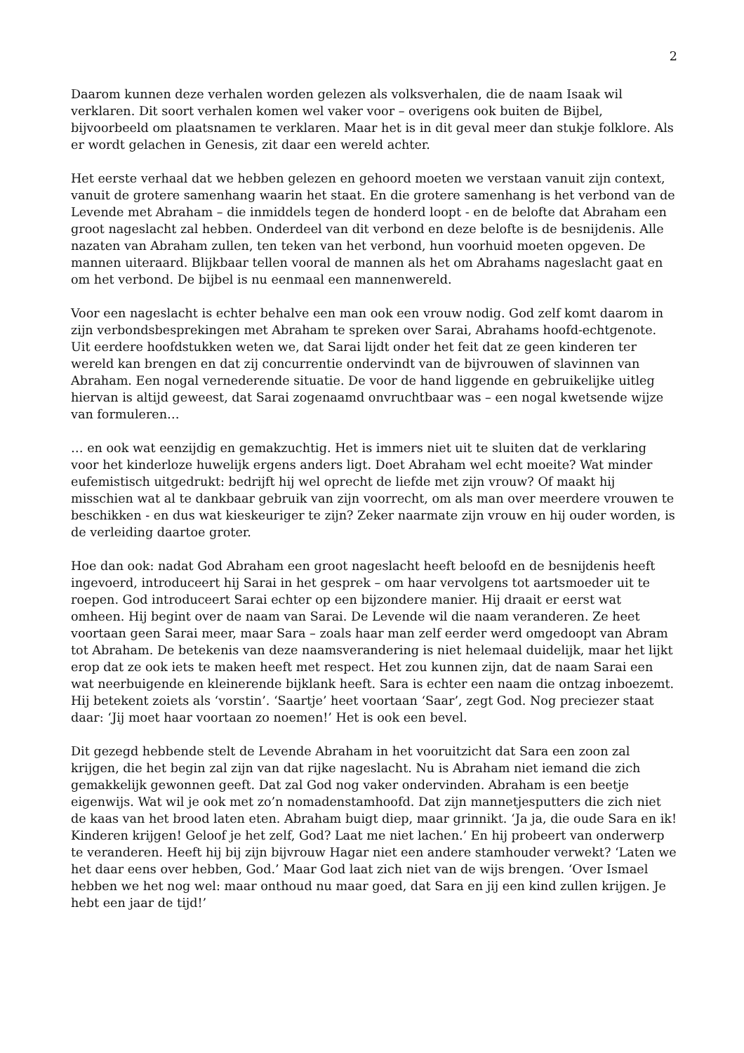2
Daarom kunnen deze verhalen worden gelezen als volksverhalen, die de naam Isaak wil verklaren. Dit soort verhalen komen wel vaker voor – overigens ook buiten de Bijbel, bijvoorbeeld om plaatsnamen te verklaren. Maar het is in dit geval meer dan stukje folklore. Als er wordt gelachen in Genesis, zit daar een wereld achter.
Het eerste verhaal dat we hebben gelezen en gehoord moeten we verstaan vanuit zijn context, vanuit de grotere samenhang waarin het staat. En die grotere samenhang is het verbond van de Levende met Abraham – die inmiddels tegen de honderd loopt - en de belofte dat Abraham een groot nageslacht zal hebben. Onderdeel van dit verbond en deze belofte is de besnijdenis. Alle nazaten van Abraham zullen, ten teken van het verbond, hun voorhuid moeten opgeven. De mannen uiteraard. Blijkbaar tellen vooral de mannen als het om Abrahams nageslacht gaat en om het verbond. De bijbel is nu eenmaal een mannenwereld.
Voor een nageslacht is echter behalve een man ook een vrouw nodig. God zelf komt daarom in zijn verbondsbesprekingen met Abraham te spreken over Sarai, Abrahams hoofd-echtgenote. Uit eerdere hoofdstukken weten we, dat Sarai lijdt onder het feit dat ze geen kinderen ter wereld kan brengen en dat zij concurrentie ondervindt van de bijvrouwen of slavinnen van Abraham. Een nogal vernederende situatie. De voor de hand liggende en gebruikelijke uitleg hiervan is altijd geweest, dat Sarai zogenaamd onvruchtbaar was – een nogal kwetsende wijze van formuleren…
… en ook wat eenzijdig en gemakzuchtig. Het is immers niet uit te sluiten dat de verklaring voor het kinderloze huwelijk ergens anders ligt. Doet Abraham wel echt moeite? Wat minder eufemistisch uitgedrukt: bedrijft hij wel oprecht de liefde met zijn vrouw? Of maakt hij misschien wat al te dankbaar gebruik van zijn voorrecht, om als man over meerdere vrouwen te beschikken - en dus wat kieskeuriger te zijn? Zeker naarmate zijn vrouw en hij ouder worden, is de verleiding daartoe groter.
Hoe dan ook: nadat God Abraham een groot nageslacht heeft beloofd en de besnijdenis heeft ingevoerd, introduceert hij Sarai in het gesprek – om haar vervolgens tot aartsmoeder uit te roepen. God introduceert Sarai echter op een bijzondere manier. Hij draait er eerst wat omheen. Hij begint over de naam van Sarai. De Levende wil die naam veranderen. Ze heet voortaan geen Sarai meer, maar Sara – zoals haar man zelf eerder werd omgedoopt van Abram tot Abraham. De betekenis van deze naamsverandering is niet helemaal duidelijk, maar het lijkt erop dat ze ook iets te maken heeft met respect. Het zou kunnen zijn, dat de naam Sarai een wat neerbuigende en kleinerende bijklank heeft. Sara is echter een naam die ontzag inboezemt. Hij betekent zoiets als ‘vorstin’. ‘Saartje’ heet voortaan ‘Saar’, zegt God. Nog preciezer staat daar: ‘Jij moet haar voortaan zo noemen!’ Het is ook een bevel.
Dit gezegd hebbende stelt de Levende Abraham in het vooruitzicht dat Sara een zoon zal krijgen, die het begin zal zijn van dat rijke nageslacht. Nu is Abraham niet iemand die zich gemakkelijk gewonnen geeft. Dat zal God nog vaker ondervinden. Abraham is een beetje eigenwijs. Wat wil je ook met zo’n nomadenstamhoofd. Dat zijn mannetjesputters die zich niet de kaas van het brood laten eten. Abraham buigt diep, maar grinnikt. ‘Ja ja, die oude Sara en ik! Kinderen krijgen! Geloof je het zelf, God? Laat me niet lachen.’ En hij probeert van onderwerp te veranderen. Heeft hij bij zijn bijvrouw Hagar niet een andere stamhouder verwekt? ‘Laten we het daar eens over hebben, God.’ Maar God laat zich niet van de wijs brengen. ‘Over Ismael hebben we het nog wel: maar onthoud nu maar goed, dat Sara en jij een kind zullen krijgen. Je hebt een jaar de tijd!’